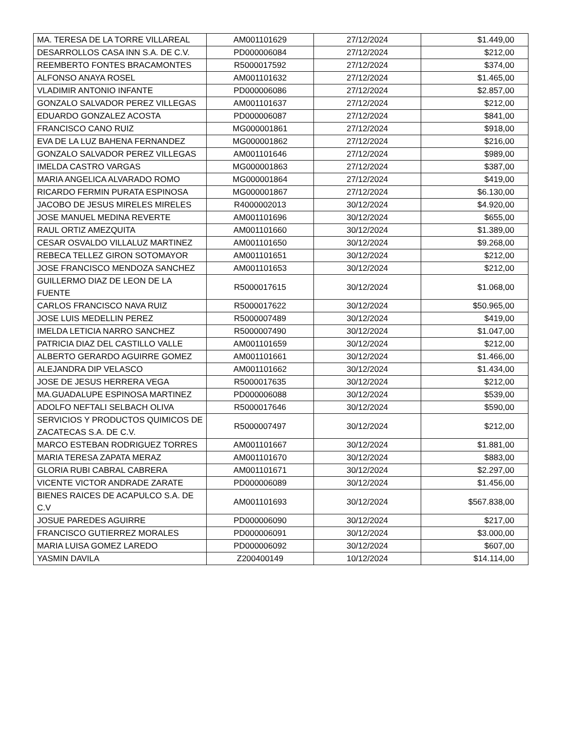| MA. TERESA DE LA TORRE VILLAREAL | AM001101629 | 27/12/2024 | $1.449,00 |
| DESARROLLOS CASA INN S.A. DE C.V. | PD000006084 | 27/12/2024 | $212,00 |
| REEMBERTO FONTES BRACAMONTES | R5000017592 | 27/12/2024 | $374,00 |
| ALFONSO ANAYA ROSEL | AM001101632 | 27/12/2024 | $1.465,00 |
| VLADIMIR ANTONIO INFANTE | PD000006086 | 27/12/2024 | $2.857,00 |
| GONZALO SALVADOR PEREZ VILLEGAS | AM001101637 | 27/12/2024 | $212,00 |
| EDUARDO GONZALEZ ACOSTA | PD000006087 | 27/12/2024 | $841,00 |
| FRANCISCO CANO RUIZ | MG000001861 | 27/12/2024 | $918,00 |
| EVA DE LA LUZ BAHENA FERNANDEZ | MG000001862 | 27/12/2024 | $216,00 |
| GONZALO SALVADOR PEREZ VILLEGAS | AM001101646 | 27/12/2024 | $989,00 |
| IMELDA CASTRO VARGAS | MG000001863 | 27/12/2024 | $387,00 |
| MARIA ANGELICA ALVARADO ROMO | MG000001864 | 27/12/2024 | $419,00 |
| RICARDO FERMIN PURATA ESPINOSA | MG000001867 | 27/12/2024 | $6.130,00 |
| JACOBO DE JESUS MIRELES MIRELES | R4000002013 | 30/12/2024 | $4.920,00 |
| JOSE MANUEL MEDINA REVERTE | AM001101696 | 30/12/2024 | $655,00 |
| RAUL ORTIZ AMEZQUITA | AM001101660 | 30/12/2024 | $1.389,00 |
| CESAR OSVALDO VILLALUZ MARTINEZ | AM001101650 | 30/12/2024 | $9.268,00 |
| REBECA TELLEZ GIRON SOTOMAYOR | AM001101651 | 30/12/2024 | $212,00 |
| JOSE FRANCISCO MENDOZA SANCHEZ | AM001101653 | 30/12/2024 | $212,00 |
| GUILLERMO DIAZ DE LEON DE LA FUENTE | R5000017615 | 30/12/2024 | $1.068,00 |
| CARLOS FRANCISCO NAVA RUIZ | R5000017622 | 30/12/2024 | $50.965,00 |
| JOSE LUIS MEDELLIN PEREZ | R5000007489 | 30/12/2024 | $419,00 |
| IMELDA LETICIA NARRO SANCHEZ | R5000007490 | 30/12/2024 | $1.047,00 |
| PATRICIA DIAZ DEL CASTILLO VALLE | AM001101659 | 30/12/2024 | $212,00 |
| ALBERTO GERARDO AGUIRRE GOMEZ | AM001101661 | 30/12/2024 | $1.466,00 |
| ALEJANDRA DIP VELASCO | AM001101662 | 30/12/2024 | $1.434,00 |
| JOSE DE JESUS HERRERA VEGA | R5000017635 | 30/12/2024 | $212,00 |
| MA.GUADALUPE ESPINOSA MARTINEZ | PD000006088 | 30/12/2024 | $539,00 |
| ADOLFO NEFTALI SELBACH OLIVA | R5000017646 | 30/12/2024 | $590,00 |
| SERVICIOS Y PRODUCTOS QUIMICOS DE ZACATECAS S.A. DE C.V. | R5000007497 | 30/12/2024 | $212,00 |
| MARCO ESTEBAN RODRIGUEZ TORRES | AM001101667 | 30/12/2024 | $1.881,00 |
| MARIA TERESA ZAPATA MERAZ | AM001101670 | 30/12/2024 | $883,00 |
| GLORIA RUBI CABRAL CABRERA | AM001101671 | 30/12/2024 | $2.297,00 |
| VICENTE VICTOR ANDRADE ZARATE | PD000006089 | 30/12/2024 | $1.456,00 |
| BIENES RAICES DE ACAPULCO S.A. DE C.V | AM001101693 | 30/12/2024 | $567.838,00 |
| JOSUE PAREDES AGUIRRE | PD000006090 | 30/12/2024 | $217,00 |
| FRANCISCO GUTIERREZ MORALES | PD000006091 | 30/12/2024 | $3.000,00 |
| MARIA LUISA GOMEZ LAREDO | PD000006092 | 30/12/2024 | $607,00 |
| YASMIN DAVILA | Z200400149 | 10/12/2024 | $14.114,00 |